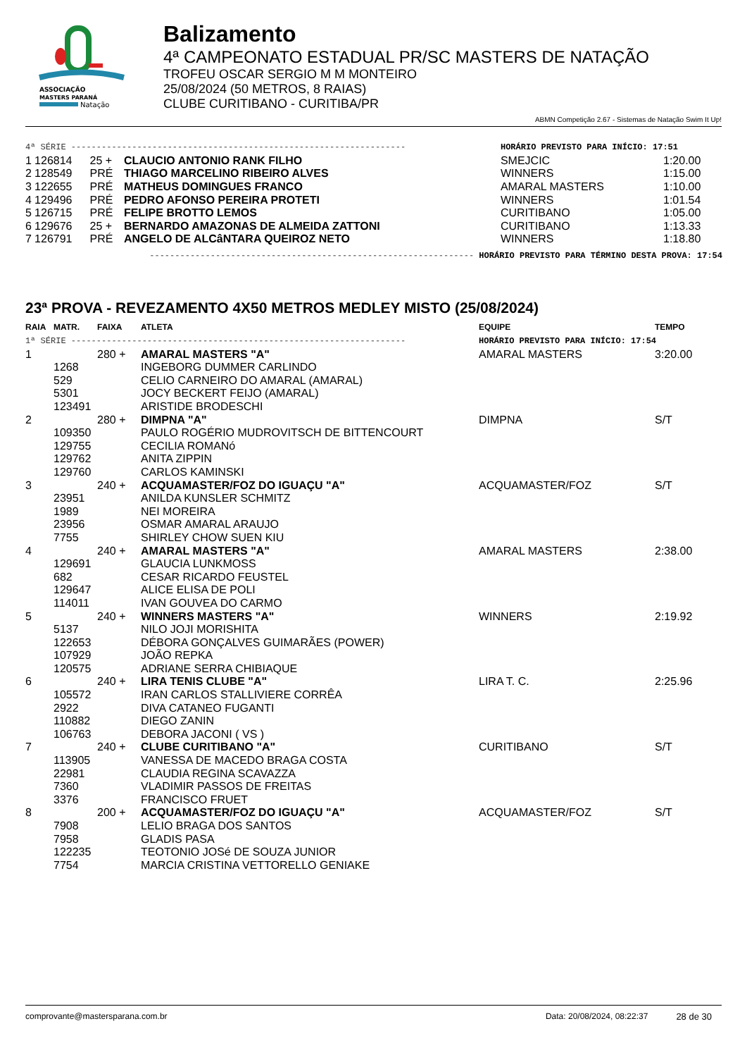ASSOCIAÇÃO
MASTERS PARANÁ
Natação
Balizamento
4ª CAMPEONATO ESTADUAL PR/SC MASTERS DE NATAÇÃO
TROFEU OSCAR SERGIO M M MONTEIRO
25/08/2024 (50 METROS, 8 RAIAS)
CLUBE CURITIBANO - CURITIBA/PR
ABMN Competição 2.67 - Sistemas de Natação Swim It Up!
| 4ª SÉRIE ------------------------------------------------------------------ | | | | HORÁRIO PREVISTO PARA INÍCIO: 17:51 | |
| 1 | 126814 | 25 + | CLAUCIO ANTONIO RANK FILHO | SMEJCIC | 1:20.00 |
| 2 | 128549 | PRÉ | THIAGO MARCELINO RIBEIRO ALVES | WINNERS | 1:15.00 |
| 3 | 122655 | PRÉ | MATHEUS DOMINGUES FRANCO | AMARAL MASTERS | 1:10.00 |
| 4 | 129496 | PRÉ | PEDRO AFONSO PEREIRA PROTETI | WINNERS | 1:01.54 |
| 5 | 126715 | PRÉ | FELIPE BROTTO LEMOS | CURITIBANO | 1:05.00 |
| 6 | 129676 | 25 + | BERNARDO AMAZONAS DE ALMEIDA ZATTONI | CURITIBANO | 1:13.33 |
| 7 | 126791 | PRÉ | ANGELO DE ALCâNTARA QUEIROZ NETO | WINNERS | 1:18.80 |
| ---------------------------------------------------------------- HORÁRIO PREVISTO PARA TÉRMINO DESTA PROVA: 17:54 | | | | | |
23ª PROVA - REVEZAMENTO 4X50 METROS MEDLEY MISTO (25/08/2024)
| RAIA | MATR. | FAIXA | ATLETA | EQUIPE | TEMPO |
| --- | --- | --- | --- | --- | --- |
| 1ª SÉRIE ------------------------------------------------------------------ | | | | HORÁRIO PREVISTO PARA INÍCIO: 17:54 | |
| 1 | | 280 + | AMARAL MASTERS "A" | AMARAL MASTERS | 3:20.00 |
| | 1268 | | INGEBORG DUMMER CARLINDO | | |
| | 529 | | CELIO CARNEIRO DO AMARAL (AMARAL) | | |
| | 5301 | | JOCY BECKERT FEIJO (AMARAL) | | |
| | 123491 | | ARISTIDE BRODESCHI | | |
| 2 | | 280 + | DIMPNA "A" | DIMPNA | S/T |
| | 109350 | | PAULO ROGÉRIO MUDROVITSCH DE BITTENCOURT | | |
| | 129755 | | CECILIA ROMANó | | |
| | 129762 | | ANITA ZIPPIN | | |
| | 129760 | | CARLOS KAMINSKI | | |
| 3 | | 240 + | ACQUAMASTER/FOZ DO IGUAÇU "A" | ACQUAMASTER/FOZ | S/T |
| | 23951 | | ANILDA KUNSLER SCHMITZ | | |
| | 1989 | | NEI MOREIRA | | |
| | 23956 | | OSMAR AMARAL ARAUJO | | |
| | 7755 | | SHIRLEY CHOW SUEN KIU | | |
| 4 | | 240 + | AMARAL MASTERS "A" | AMARAL MASTERS | 2:38.00 |
| | 129691 | | GLAUCIA LUNKMOSS | | |
| | 682 | | CESAR RICARDO FEUSTEL | | |
| | 129647 | | ALICE ELISA DE POLI | | |
| | 114011 | | IVAN GOUVEA DO CARMO | | |
| 5 | | 240 + | WINNERS MASTERS "A" | WINNERS | 2:19.92 |
| | 5137 | | NILO JOJI MORISHITA | | |
| | 122653 | | DÉBORA GONÇALVES GUIMARÃES (POWER) | | |
| | 107929 | | JOÃO REPKA | | |
| | 120575 | | ADRIANE SERRA CHIBIAQUE | | |
| 6 | | 240 + | LIRA TENIS CLUBE "A" | LIRA T. C. | 2:25.96 |
| | 105572 | | IRAN CARLOS STALLIVIERE CORRÊA | | |
| | 2922 | | DIVA CATANEO FUGANTI | | |
| | 110882 | | DIEGO ZANIN | | |
| | 106763 | | DEBORA JACONI ( VS ) | | |
| 7 | | 240 + | CLUBE CURITIBANO "A" | CURITIBANO | S/T |
| | 113905 | | VANESSA DE MACEDO BRAGA COSTA | | |
| | 22981 | | CLAUDIA REGINA SCAVAZZA | | |
| | 7360 | | VLADIMIR PASSOS DE FREITAS | | |
| | 3376 | | FRANCISCO FRUET | | |
| 8 | | 200 + | ACQUAMASTER/FOZ DO IGUAÇU "A" | ACQUAMASTER/FOZ | S/T |
| | 7908 | | LELIO BRAGA DOS SANTOS | | |
| | 7958 | | GLADIS PASA | | |
| | 122235 | | TEOTONIO JOSé DE SOUZA JUNIOR | | |
| | 7754 | | MARCIA CRISTINA VETTORELLO GENIAKE | | |
comprovante@mastersparana.com.br Data: 20/08/2024, 08:22:37 28 de 30